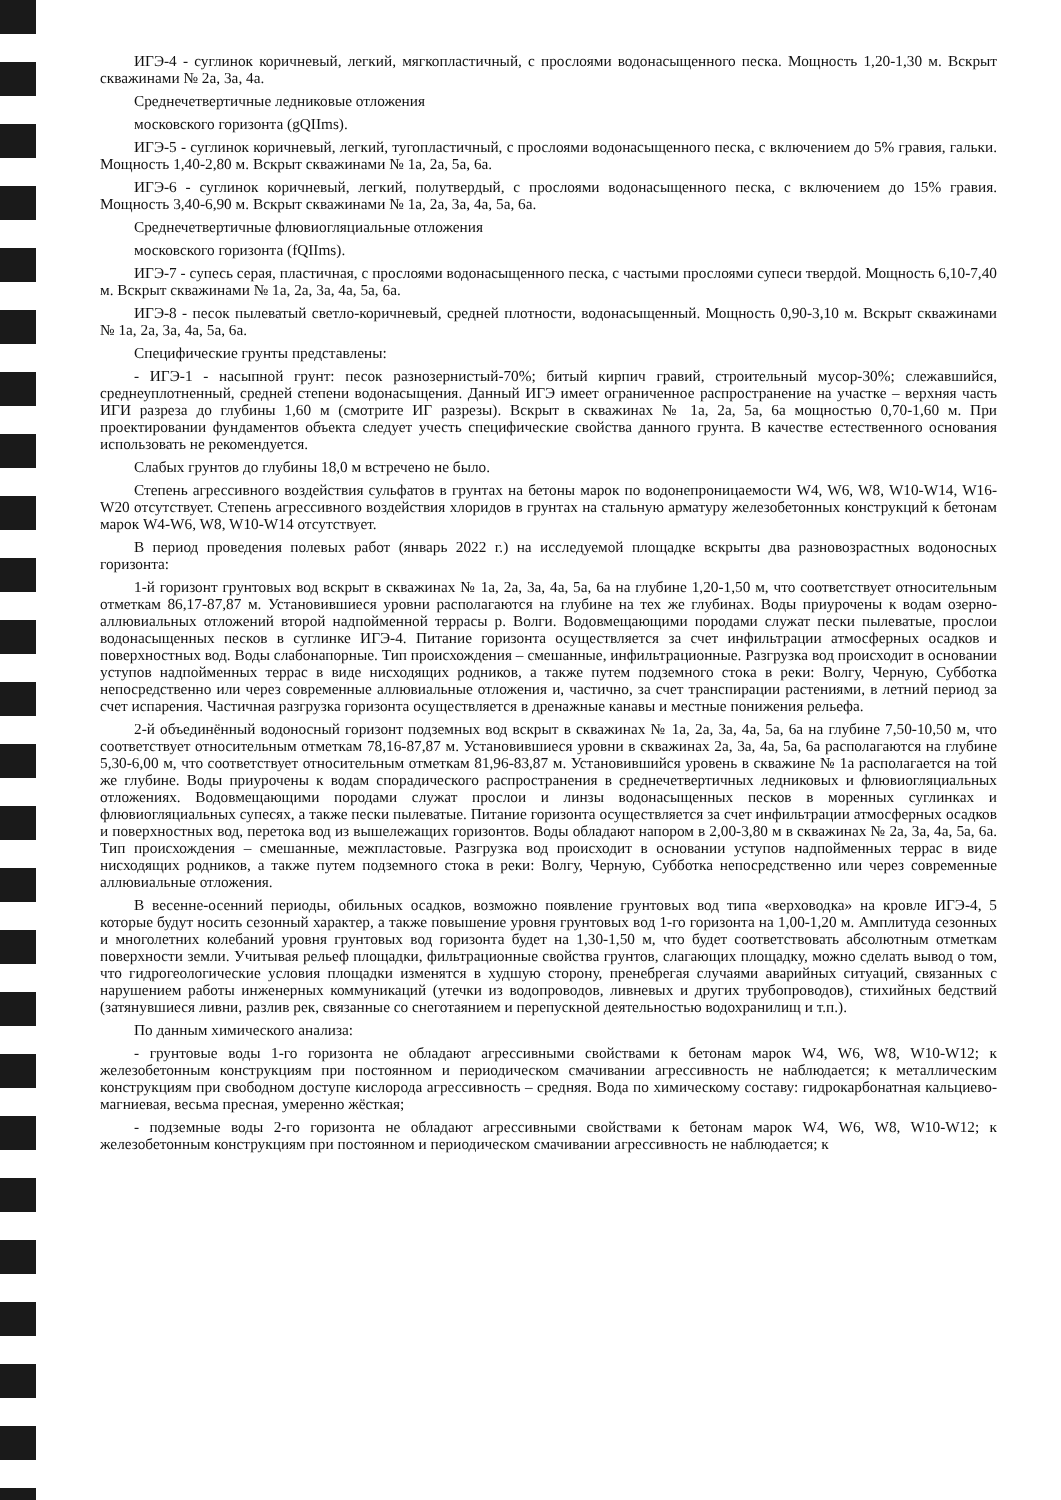ИГЭ-4 - суглинок коричневый, легкий, мягкопластичный, с прослоями водонасыщенного песка. Мощность 1,20-1,30 м. Вскрыт скважинами № 2а, 3а, 4а.
Среднечетвертичные ледниковые отложения
московского горизонта (gQIIms).
ИГЭ-5 - суглинок коричневый, легкий, тугопластичный, с прослоями водонасыщенного песка, с включением до 5% гравия, гальки. Мощность 1,40-2,80 м. Вскрыт скважинами № 1а, 2а, 5а, 6а.
ИГЭ-6 - суглинок коричневый, легкий, полутвердый, с прослоями водонасыщенного песка, с включением до 15% гравия. Мощность 3,40-6,90 м. Вскрыт скважинами № 1а, 2а, 3а, 4а, 5а, 6а.
Среднечетвертичные флювиогляциальные отложения
московского горизонта (fQIIms).
ИГЭ-7 - супесь серая, пластичная, с прослоями водонасыщенного песка, с частыми прослоями супеси твердой. Мощность 6,10-7,40 м. Вскрыт скважинами № 1а, 2а, 3а, 4а, 5а, 6а.
ИГЭ-8 - песок пылеватый светло-коричневый, средней плотности, водонасыщенный. Мощность 0,90-3,10 м. Вскрыт скважинами № 1а, 2а, 3а, 4а, 5а, 6а.
Специфические грунты представлены:
- ИГЭ-1 - насыпной грунт: песок разнозернистый-70%; битый кирпич гравий, строительный мусор-30%; слежавшийся, среднеуплотненный, средней степени водонасыщения. Данный ИГЭ имеет ограниченное распространение на участке – верхняя часть ИГИ разреза до глубины 1,60 м (смотрите ИГ разрезы). Вскрыт в скважинах № 1а, 2а, 5а, 6а мощностью 0,70-1,60 м. При проектировании фундаментов объекта следует учесть специфические свойства данного грунта. В качестве естественного основания использовать не рекомендуется.
Слабых грунтов до глубины 18,0 м встречено не было.
Степень агрессивного воздействия сульфатов в грунтах на бетоны марок по водонепроницаемости W4, W6, W8, W10-W14, W16-W20 отсутствует. Степень агрессивного воздействия хлоридов в грунтах на стальную арматуру железобетонных конструкций к бетонам марок W4-W6, W8, W10-W14 отсутствует.
В период проведения полевых работ (январь 2022 г.) на исследуемой площадке вскрыты два разновозрастных водоносных горизонта:
1-й горизонт грунтовых вод вскрыт в скважинах № 1а, 2а, 3а, 4а, 5а, 6а на глубине 1,20-1,50 м, что соответствует относительным отметкам 86,17-87,87 м. Установившиеся уровни располагаются на глубине на тех же глубинах. Воды приурочены к водам озерно-аллювиальных отложений второй надпойменной террасы р. Волги. Водовмещающими породами служат пески пылеватые, прослои водонасыщенных песков в суглинке ИГЭ-4. Питание горизонта осуществляется за счет инфильтрации атмосферных осадков и поверхностных вод. Воды слабонапорные. Тип происхождения – смешанные, инфильтрационные. Разгрузка вод происходит в основании уступов надпойменных террас в виде нисходящих родников, а также путем подземного стока в реки: Волгу, Черную, Субботка непосредственно или через современные аллювиальные отложения и, частично, за счет транспирации растениями, в летний период за счет испарения. Частичная разгрузка горизонта осуществляется в дренажные канавы и местные понижения рельефа.
2-й объединённый водоносный горизонт подземных вод вскрыт в скважинах № 1а, 2а, 3а, 4а, 5а, 6а на глубине 7,50-10,50 м, что соответствует относительным отметкам 78,16-87,87 м. Установившиеся уровни в скважинах 2а, 3а, 4а, 5а, 6а располагаются на глубине 5,30-6,00 м, что соответствует относительным отметкам 81,96-83,87 м. Установившийся уровень в скважине № 1а располагается на той же глубине. Воды приурочены к водам спорадического распространения в среднечетвертичных ледниковых и флювиогляциальных отложениях. Водовмещающими породами служат прослои и линзы водонасыщенных песков в моренных суглинках и флювиогляциальных супесях, а также пески пылеватые. Питание горизонта осуществляется за счет инфильтрации атмосферных осадков и поверхностных вод, перетока вод из вышележащих горизонтов. Воды обладают напором в 2,00-3,80 м в скважинах № 2а, 3а, 4а, 5а, 6а. Тип происхождения – смешанные, межпластовые. Разгрузка вод происходит в основании уступов надпойменных террас в виде нисходящих родников, а также путем подземного стока в реки: Волгу, Черную, Субботка непосредственно или через современные аллювиальные отложения.
В весенне-осенний периоды, обильных осадков, возможно появление грунтовых вод типа «верховодка» на кровле ИГЭ-4, 5 которые будут носить сезонный характер, а также повышение уровня грунтовых вод 1-го горизонта на 1,00-1,20 м. Амплитуда сезонных и многолетних колебаний уровня грунтовых вод горизонта будет на 1,30-1,50 м, что будет соответствовать абсолютным отметкам поверхности земли. Учитывая рельеф площадки, фильтрационные свойства грунтов, слагающих площадку, можно сделать вывод о том, что гидрогеологические условия площадки изменятся в худшую сторону, пренебрегая случаями аварийных ситуаций, связанных с нарушением работы инженерных коммуникаций (утечки из водопроводов, ливневых и других трубопроводов), стихийных бедствий (затянувшиеся ливни, разлив рек, связанные со снеготаянием и перепускной деятельностью водохранилищ и т.п.).
По данным химического анализа:
- грунтовые воды 1-го горизонта не обладают агрессивными свойствами к бетонам марок W4, W6, W8, W10-W12; к железобетонным конструкциям при постоянном и периодическом смачивании агрессивность не наблюдается; к металлическим конструкциям при свободном доступе кислорода агрессивность – средняя. Вода по химическому составу: гидрокарбонатная кальциево-магниевая, весьма пресная, умеренно жёсткая;
- подземные воды 2-го горизонта не обладают агрессивными свойствами к бетонам марок W4, W6, W8, W10-W12; к железобетонным конструкциям при постоянном и периодическом смачивании агрессивность не наблюдается; к